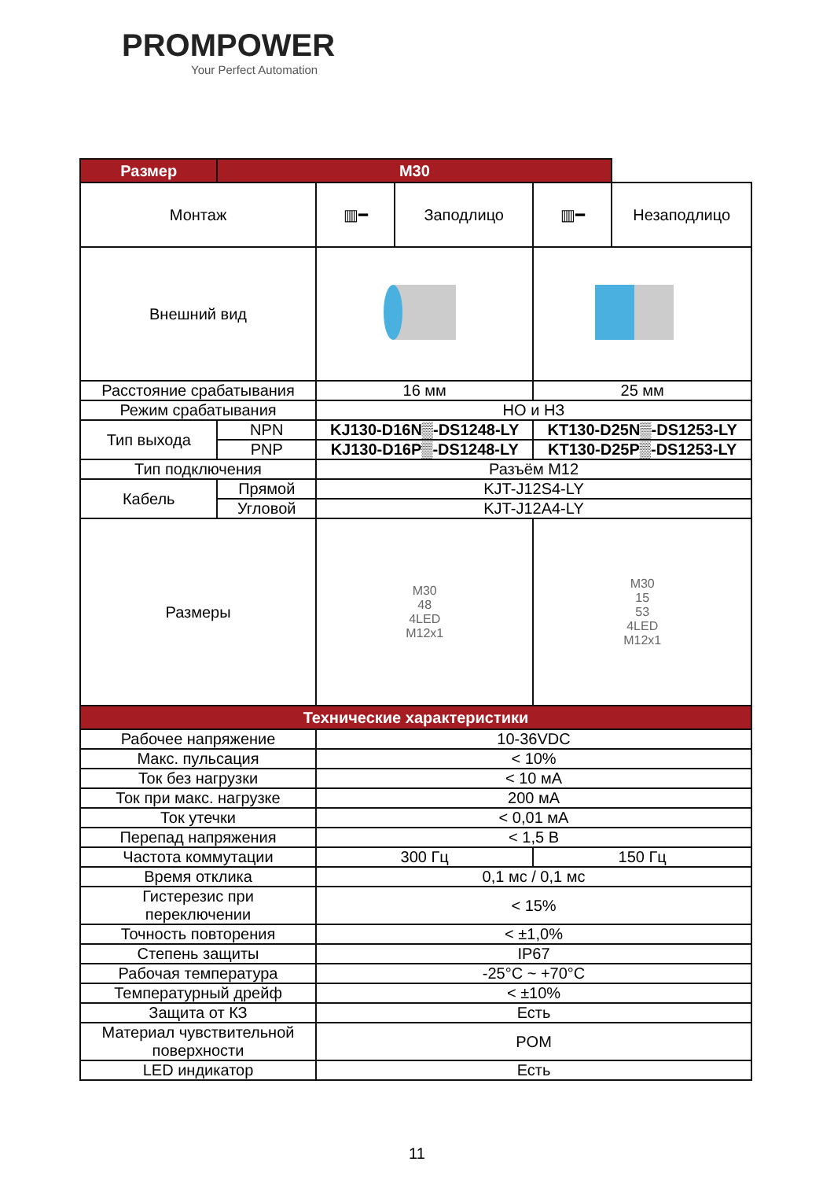PROMPOWER
Your Perfect Automation
| Размер | M30 | | | | |
| --- | --- | --- | --- | --- | --- |
| Монтаж | | ▥━ | Заподлицо | ▥━ | Незаподлицо |
| Внешний вид | | | | | |
| Расстояние срабатывания | | 16 мм | | 25 мм | |
| Режим срабатывания | | НО и НЗ | | | |
| Тип выхода | NPN | KJ130-D16N▒-DS1248-LY | | KT130-D25N▒-DS1253-LY | |
| | PNP | KJ130-D16P▒-DS1248-LY | | KT130-D25P▒-DS1253-LY | |
| Тип подключения | | Разъём M12 | | | |
| Кабель | Прямой | KJT-J12S4-LY | | | |
| | Угловой | KJT-J12A4-LY | | | |
| Размеры | | M30 48 4LED M12x1 | | M30 15 53 4LED M12x1 | |
| Технические характеристики | | | | | |
| Рабочее напряжение | | 10-36VDC | | | |
| Макс. пульсация | | < 10% | | | |
| Ток без нагрузки | | < 10 мА | | | |
| Ток при макс. нагрузке | | 200 мА | | | |
| Ток утечки | | < 0,01 мА | | | |
| Перепад напряжения | | < 1,5 В | | | |
| Частота коммутации | | 300 Гц | | 150 Гц | |
| Время отклика | | 0,1 мс / 0,1 мс | | | |
| Гистерезис при переключении | | < 15% | | | |
| Точность повторения | | < ±1,0% | | | |
| Степень защиты | | IP67 | | | |
| Рабочая температура | | -25°C ~ +70°C | | | |
| Температурный дрейф | | < ±10% | | | |
| Защита от КЗ | | Есть | | | |
| Материал чувствительной поверхности | | POM | | | |
| LED индикатор | | Есть | | | |
11